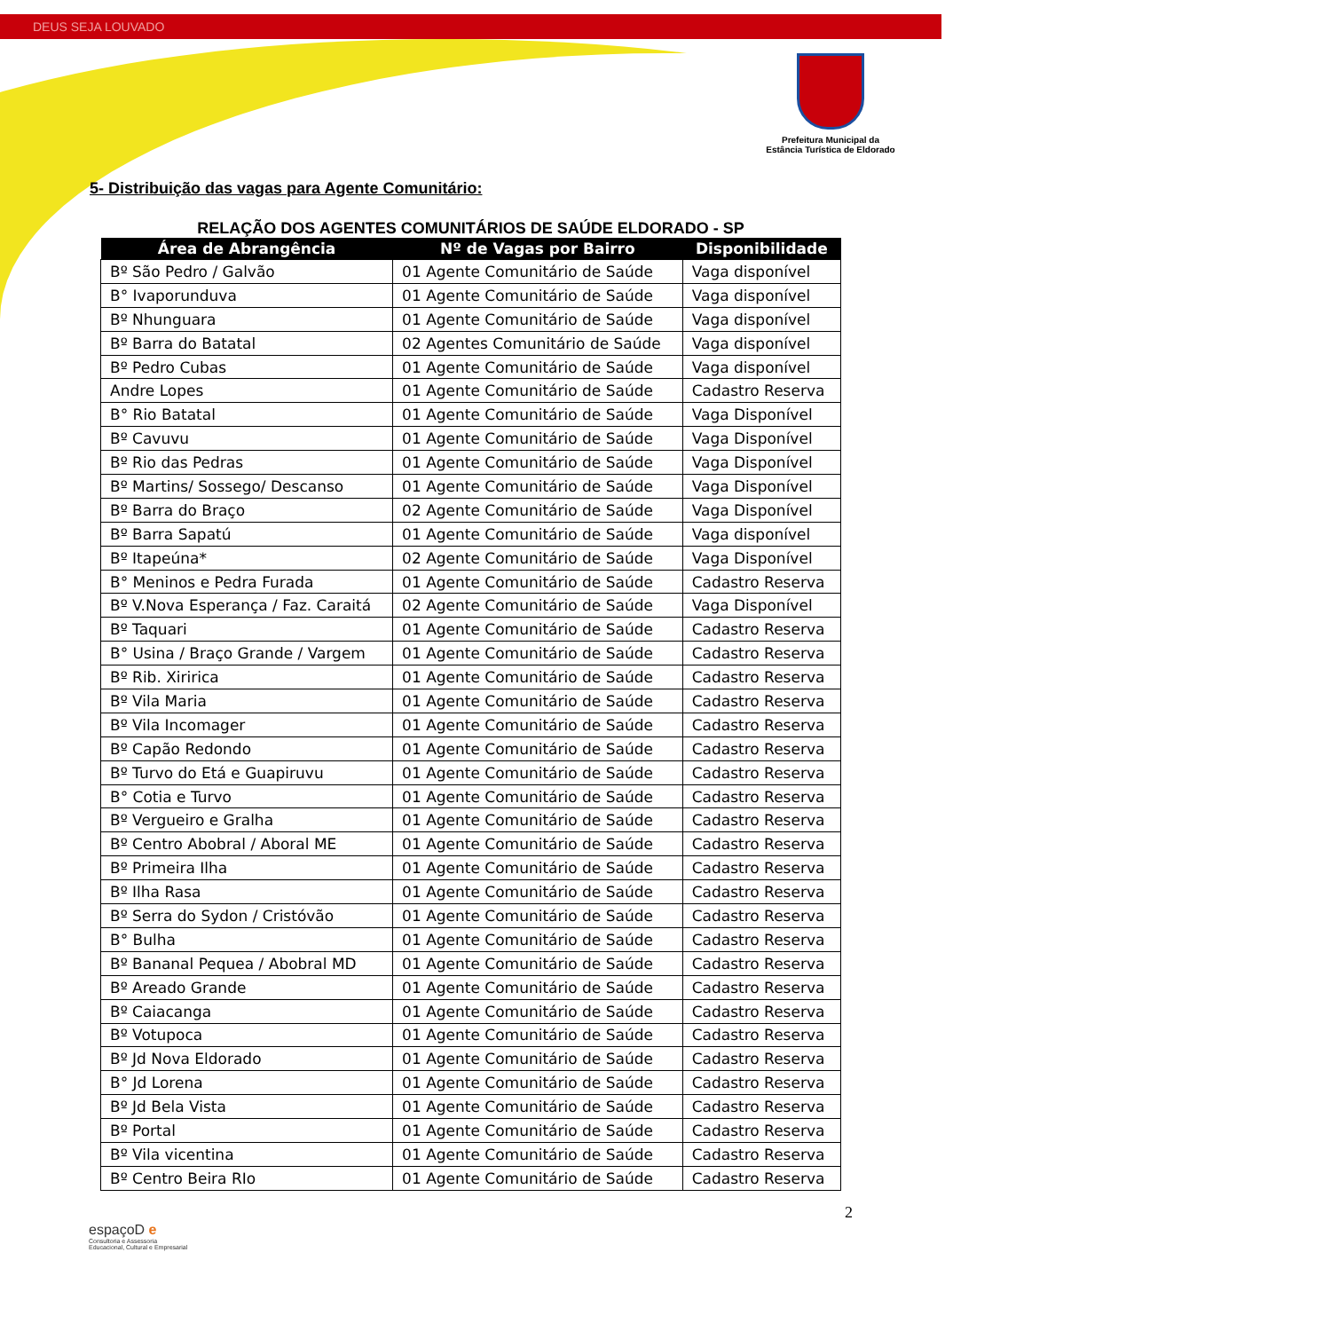DEUS SEJA LOUVADO
Prefeitura Municipal da
Estância Turística de Eldorado
5- Distribuição das vagas para Agente Comunitário:
RELAÇÃO DOS AGENTES COMUNITÁRIOS DE SAÚDE ELDORADO - SP
| Área de Abrangência | Nº de Vagas por Bairro | Disponibilidade |
| --- | --- | --- |
| Bº São Pedro / Galvão | 01 Agente Comunitário de Saúde | Vaga disponível |
| B° Ivaporunduva | 01 Agente Comunitário de Saúde | Vaga disponível |
| Bº Nhunguara | 01 Agente Comunitário de Saúde | Vaga disponível |
| Bº Barra do Batatal | 02 Agentes Comunitário de Saúde | Vaga disponível |
| Bº Pedro Cubas | 01 Agente Comunitário de Saúde | Vaga disponível |
| Andre Lopes | 01 Agente Comunitário de Saúde | Cadastro Reserva |
| B° Rio Batatal | 01 Agente Comunitário de Saúde | Vaga Disponível |
| Bº Cavuvu | 01 Agente Comunitário de Saúde | Vaga Disponível |
| Bº Rio das Pedras | 01 Agente Comunitário de Saúde | Vaga Disponível |
| Bº Martins/ Sossego/ Descanso | 01 Agente Comunitário de Saúde | Vaga Disponível |
| Bº Barra do Braço | 02 Agente Comunitário de Saúde | Vaga Disponível |
| Bº Barra Sapatú | 01 Agente Comunitário de Saúde | Vaga disponível |
| Bº Itapeúna* | 02 Agente Comunitário de Saúde | Vaga Disponível |
| B° Meninos e Pedra Furada | 01 Agente Comunitário de Saúde | Cadastro Reserva |
| Bº V.Nova Esperança / Faz. Caraitá | 02 Agente Comunitário de Saúde | Vaga Disponível |
| Bº Taquari | 01 Agente Comunitário de Saúde | Cadastro Reserva |
| B° Usina / Braço Grande / Vargem | 01 Agente Comunitário de Saúde | Cadastro Reserva |
| Bº Rib. Xiririca | 01 Agente Comunitário de Saúde | Cadastro Reserva |
| Bº Vila Maria | 01 Agente Comunitário de Saúde | Cadastro Reserva |
| Bº Vila Incomager | 01 Agente Comunitário de Saúde | Cadastro Reserva |
| Bº Capão Redondo | 01 Agente Comunitário de Saúde | Cadastro Reserva |
| Bº Turvo do Etá e Guapiruvu | 01 Agente Comunitário de Saúde | Cadastro Reserva |
| B° Cotia e Turvo | 01 Agente Comunitário de Saúde | Cadastro Reserva |
| Bº Vergueiro e Gralha | 01 Agente Comunitário de Saúde | Cadastro Reserva |
| Bº Centro Abobral / Aboral ME | 01 Agente Comunitário de Saúde | Cadastro Reserva |
| Bº Primeira Ilha | 01 Agente Comunitário de Saúde | Cadastro Reserva |
| Bº Ilha Rasa | 01 Agente Comunitário de Saúde | Cadastro Reserva |
| Bº Serra do Sydon / Cristóvão | 01 Agente Comunitário de Saúde | Cadastro Reserva |
| B° Bulha | 01 Agente Comunitário de Saúde | Cadastro Reserva |
| Bº Bananal Pequea / Abobral MD | 01 Agente Comunitário de Saúde | Cadastro Reserva |
| Bº Areado Grande | 01 Agente Comunitário de Saúde | Cadastro Reserva |
| Bº Caiacanga | 01 Agente Comunitário de Saúde | Cadastro Reserva |
| Bº Votupoca | 01 Agente Comunitário de Saúde | Cadastro Reserva |
| Bº Jd Nova Eldorado | 01 Agente Comunitário de Saúde | Cadastro Reserva |
| B° Jd Lorena | 01 Agente Comunitário de Saúde | Cadastro Reserva |
| Bº Jd Bela Vista | 01 Agente Comunitário de Saúde | Cadastro Reserva |
| Bº Portal | 01 Agente Comunitário de Saúde | Cadastro Reserva |
| Bº Vila vicentina | 01 Agente Comunitário de Saúde | Cadastro Reserva |
| Bº Centro Beira RIo | 01 Agente Comunitário de Saúde | Cadastro Reserva |
2
espaçoD e
Consultoria e Assessoria
Educacional, Cultural e Empresarial